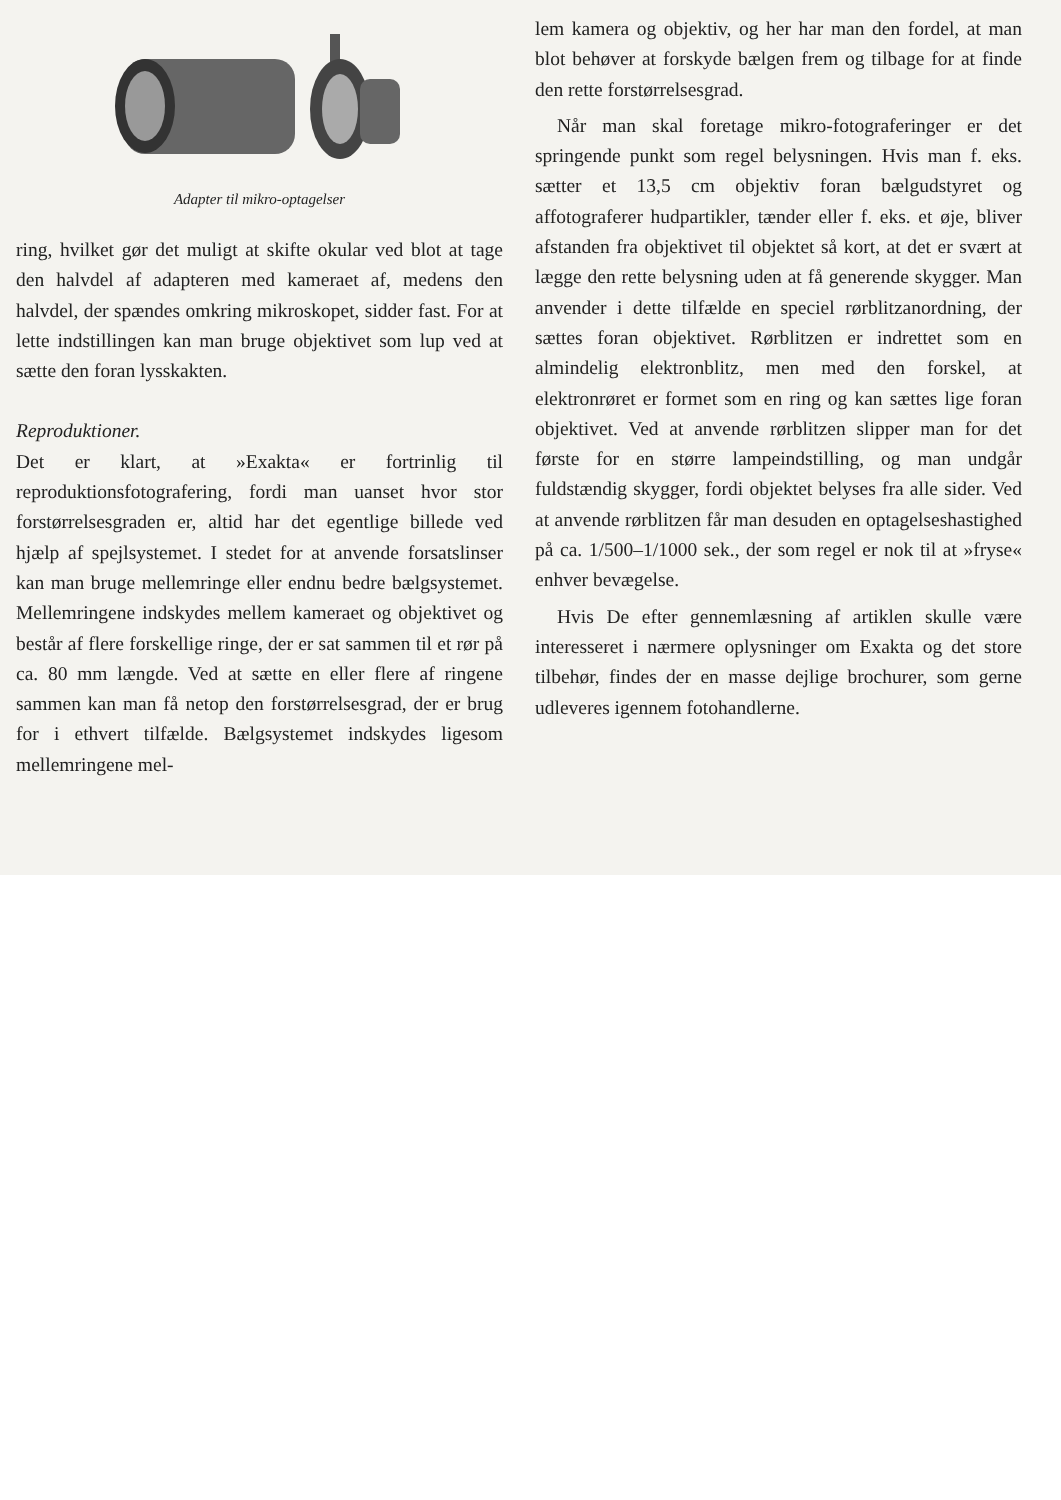Adapter til mikro-optagelser
ring, hvilket gør det muligt at skifte okular ved blot at tage den halvdel af adapteren med kameraet af, medens den halvdel, der spændes omkring mikroskopet, sidder fast. For at lette indstillingen kan man bruge objektivet som lup ved at sætte den foran lysskakten.
Reproduktioner.
Det er klart, at »Exakta« er fortrinlig til reproduktionsfotografering, fordi man uanset hvor stor forstørrelsesgraden er, altid har det egentlige billede ved hjælp af spejlsystemet. I stedet for at anvende forsatslinser kan man bruge mellemringe eller endnu bedre bælgsystemet. Mellemringene indskydes mellem kameraet og objektivet og består af flere forskellige ringe, der er sat sammen til et rør på ca. 80 mm længde. Ved at sætte en eller flere af ringene sammen kan man få netop den forstørrelsesgrad, der er brug for i ethvert tilfælde. Bælgsystemet indskydes ligesom mellemringene mel-
lem kamera og objektiv, og her har man den fordel, at man blot behøver at forskyde bælgen frem og tilbage for at finde den rette forstørrelsesgrad.
Når man skal foretage mikro-fotograferinger er det springende punkt som regel belysningen. Hvis man f. eks. sætter et 13,5 cm objektiv foran bælgudstyret og affotograferer hudpartikler, tænder eller f. eks. et øje, bliver afstanden fra objektivet til objektet så kort, at det er svært at lægge den rette belysning uden at få generende skygger. Man anvender i dette tilfælde en speciel rørblitzanordning, der sættes foran objektivet. Rørblitzen er indrettet som en almindelig elektronblitz, men med den forskel, at elektronrøret er formet som en ring og kan sættes lige foran objektivet. Ved at anvende rørblitzen slipper man for det første for en større lampeindstilling, og man undgår fuldstændig skygger, fordi objektet belyses fra alle sider. Ved at anvende rørblitzen får man desuden en optagelseshastighed på ca. 1/500–1/1000 sek., der som regel er nok til at »fryse« enhver bevægelse.
Hvis De efter gennemlæsning af artiklen skulle være interesseret i nærmere oplysninger om Exakta og det store tilbehør, findes der en masse dejlige brochurer, som gerne udleveres igennem fotohandlerne.